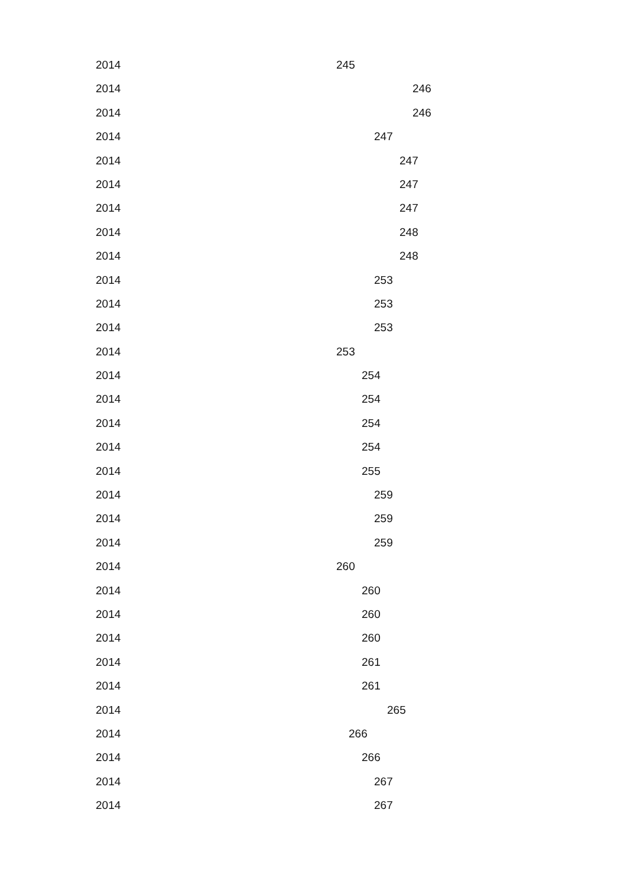2014 245
2014 246
2014 246
2014 247
2014 247
2014 247
2014 247
2014 248
2014 248
2014 253
2014 253
2014 253
2014 253
2014 254
2014 254
2014 254
2014 254
2014 255
2014 259
2014 259
2014 259
2014 260
2014 260
2014 260
2014 260
2014 261
2014 261
2014 265
2014 266
2014 266
2014 267
2014 267